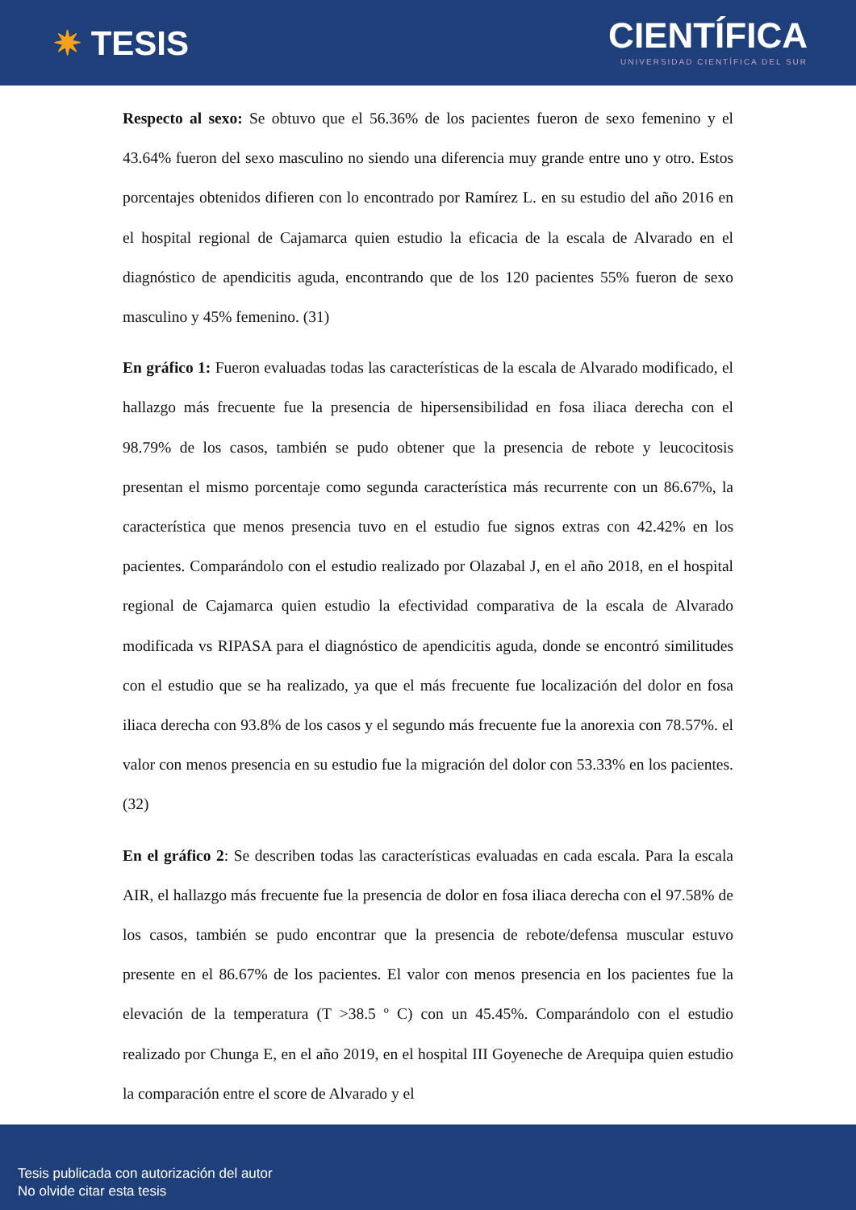✷ TESIS
CIENTÍFICA
UNIVERSIDAD CIENTÍFICA DEL SUR
Respecto al sexo: Se obtuvo que el 56.36% de los pacientes fueron de sexo femenino y el 43.64% fueron del sexo masculino no siendo una diferencia muy grande entre uno y otro. Estos porcentajes obtenidos difieren con lo encontrado por Ramírez L. en su estudio del año 2016 en el hospital regional de Cajamarca quien estudio la eficacia de la escala de Alvarado en el diagnóstico de apendicitis aguda, encontrando que de los 120 pacientes 55% fueron de sexo masculino y 45% femenino. (31)
En gráfico 1: Fueron evaluadas todas las características de la escala de Alvarado modificado, el hallazgo más frecuente fue la presencia de hipersensibilidad en fosa iliaca derecha con el 98.79% de los casos, también se pudo obtener que la presencia de rebote y leucocitosis presentan el mismo porcentaje como segunda característica más recurrente con un 86.67%, la característica que menos presencia tuvo en el estudio fue signos extras con 42.42% en los pacientes. Comparándolo con el estudio realizado por Olazabal J, en el año 2018, en el hospital regional de Cajamarca quien estudio la efectividad comparativa de la escala de Alvarado modificada vs RIPASA para el diagnóstico de apendicitis aguda, donde se encontró similitudes con el estudio que se ha realizado, ya que el más frecuente fue localización del dolor en fosa iliaca derecha con 93.8% de los casos y el segundo más frecuente fue la anorexia con 78.57%. el valor con menos presencia en su estudio fue la migración del dolor con 53.33% en los pacientes. (32)
En el gráfico 2: Se describen todas las características evaluadas en cada escala. Para la escala AIR, el hallazgo más frecuente fue la presencia de dolor en fosa iliaca derecha con el 97.58% de los casos, también se pudo encontrar que la presencia de rebote/defensa muscular estuvo presente en el 86.67% de los pacientes. El valor con menos presencia en los pacientes fue la elevación de la temperatura (T >38.5 º C) con un 45.45%. Comparándolo con el estudio realizado por Chunga E, en el año 2019, en el hospital III Goyeneche de Arequipa quien estudio la comparación entre el score de Alvarado y el
Tesis publicada con autorización del autor
No olvide citar esta tesis